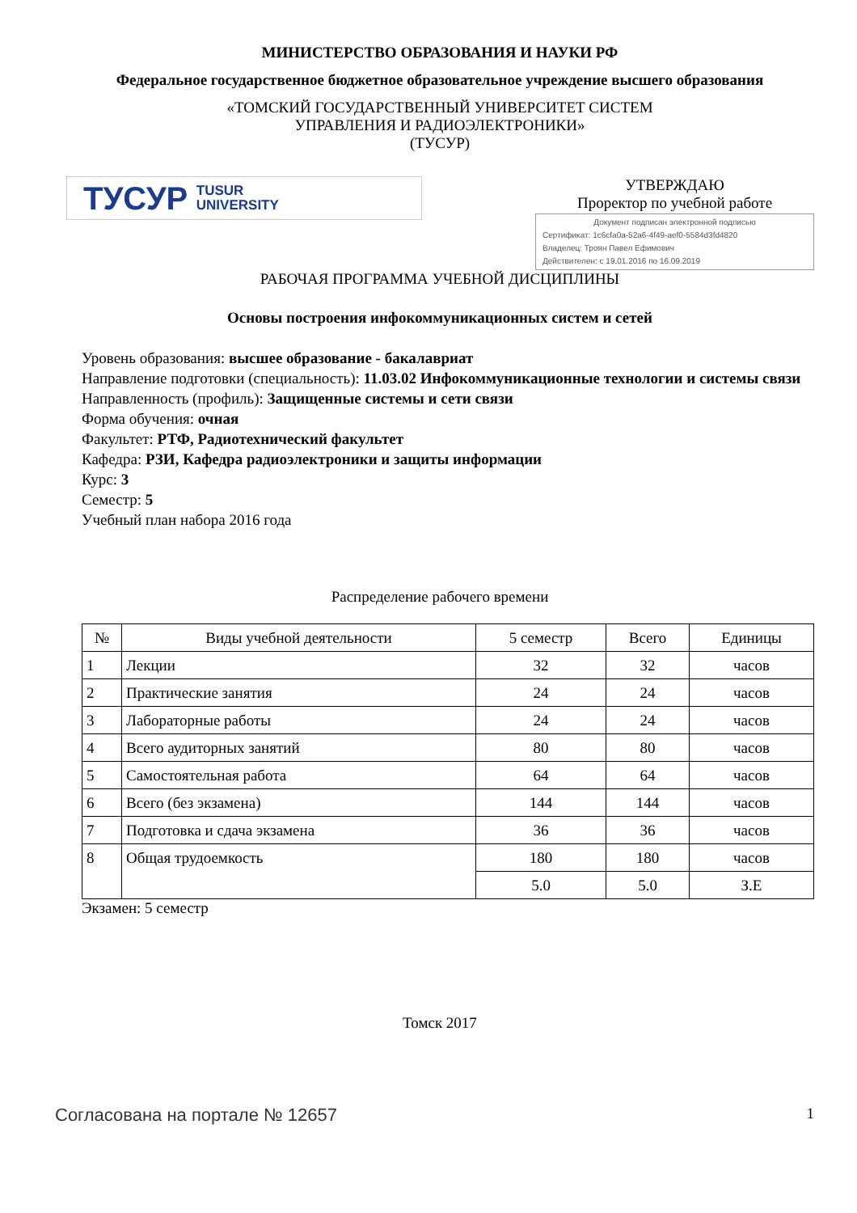МИНИСТЕРСТВО ОБРАЗОВАНИЯ И НАУКИ РФ
Федеральное государственное бюджетное образовательное учреждение высшего образования
«ТОМСКИЙ ГОСУДАРСТВЕННЫЙ УНИВЕРСИТЕТ СИСТЕМ
УПРАВЛЕНИЯ И РАДИОЭЛЕКТРОНИКИ»
(ТУСУР)
ТУСУР TUSUR
UNIVERSITY
УТВЕРЖДАЮ
Проректор по учебной работе
Документ подписан электронной подписью
Сертификат: 1c6cfa0a-52a6-4f49-aef0-5584d3fd4820
Владелец: Троян Павел Ефимович
Действителен: с 19.01.2016 по 16.09.2019
РАБОЧАЯ ПРОГРАММА УЧЕБНОЙ ДИСЦИПЛИНЫ
Основы построения инфокоммуникационных систем и сетей
Уровень образования: высшее образование - бакалавриат
Направление подготовки (специальность): 11.03.02 Инфокоммуникационные технологии и системы связи
Направленность (профиль): Защищенные системы и сети связи
Форма обучения: очная
Факультет: РТФ, Радиотехнический факультет
Кафедра: РЗИ, Кафедра радиоэлектроники и защиты информации
Курс: 3
Семестр: 5
Учебный план набора 2016 года
Распределение рабочего времени
| № | Виды учебной деятельности | 5 семестр | Всего | Единицы |
| --- | --- | --- | --- | --- |
| 1 | Лекции | 32 | 32 | часов |
| 2 | Практические занятия | 24 | 24 | часов |
| 3 | Лабораторные работы | 24 | 24 | часов |
| 4 | Всего аудиторных занятий | 80 | 80 | часов |
| 5 | Самостоятельная работа | 64 | 64 | часов |
| 6 | Всего (без экзамена) | 144 | 144 | часов |
| 7 | Подготовка и сдача экзамена | 36 | 36 | часов |
| 8 | Общая трудоемкость | 180 | 180 | часов |
| | | 5.0 | 5.0 | З.Е |
Экзамен: 5 семестр
Томск 2017
Согласована на портале № 12657 1